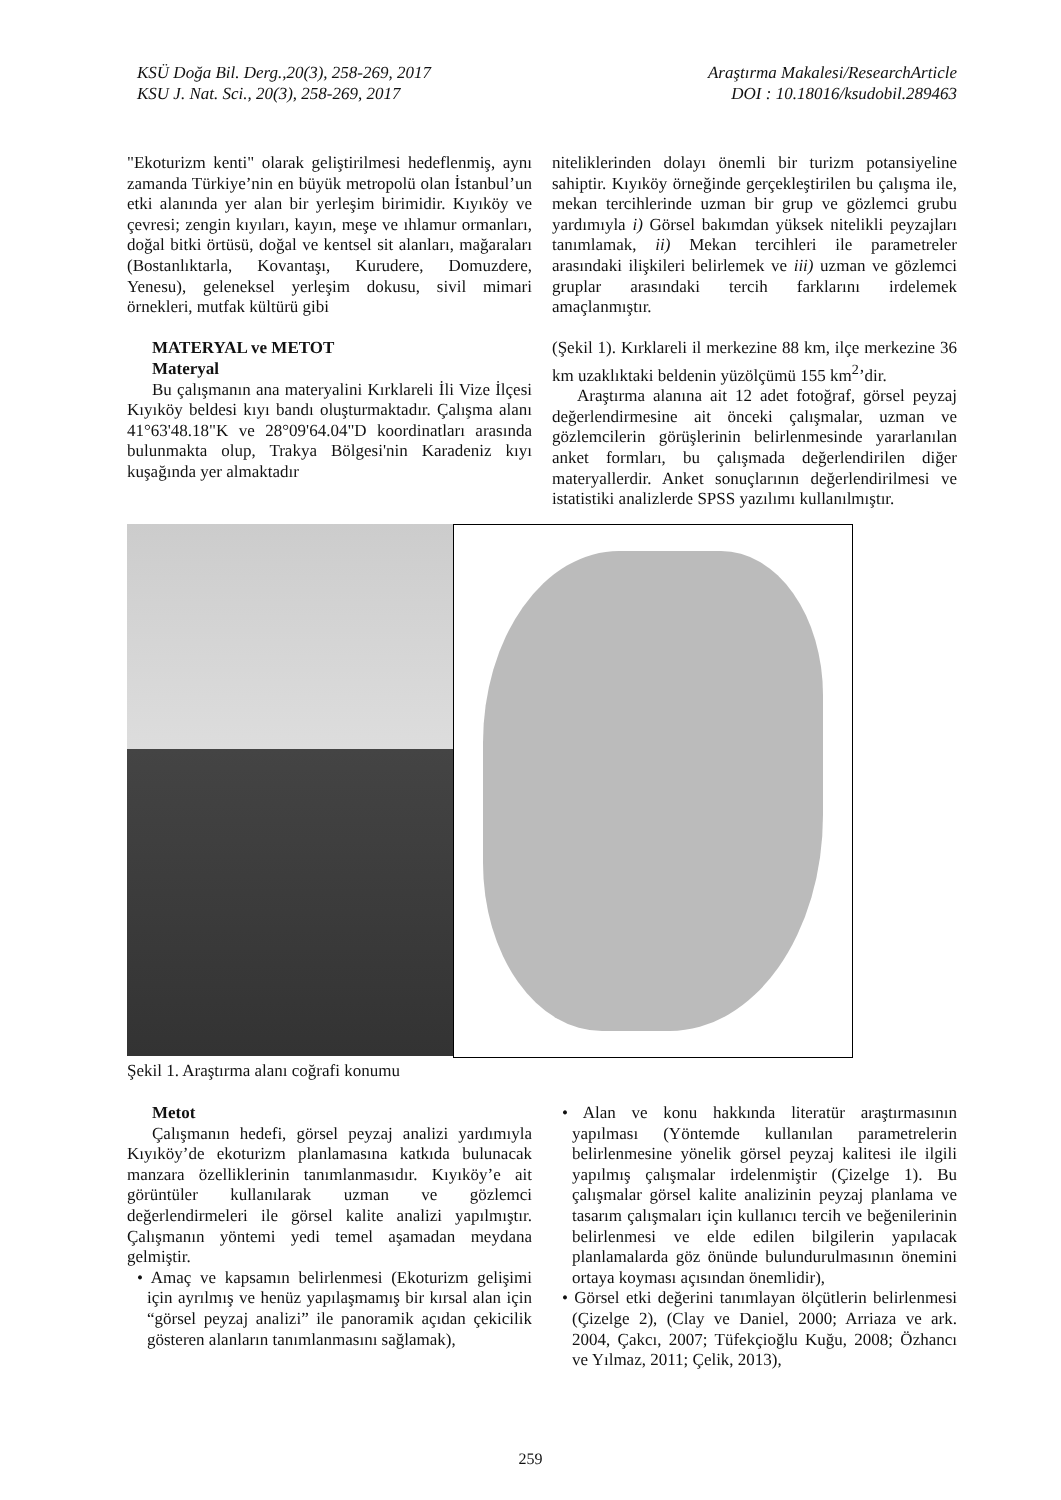KSÜ Doğa Bil. Derg.,20(3), 258-269, 2017
KSU J. Nat. Sci., 20(3), 258-269, 2017
Araştırma Makalesi/ResearchArticle
DOI : 10.18016/ksudobil.289463
"Ekoturizm kenti" olarak geliştirilmesi hedeflenmiş, aynı zamanda Türkiye’nin en büyük metropolü olan İstanbul’un etki alanında yer alan bir yerleşim birimidir. Kıyıköy ve çevresi; zengin kıyıları, kayın, meşe ve ıhlamur ormanları, doğal bitki örtüsü, doğal ve kentsel sit alanları, mağaraları (Bostanlıktarla, Kovantaşı, Kurudere, Domuzdere, Yenesu), geleneksel yerleşim dokusu, sivil mimari örnekleri, mutfak kültürü gibi
MATERYAL ve METOT
Materyal
Bu çalışmanın ana materyalini Kırklareli İli Vize İlçesi Kıyıköy beldesi kıyı bandı oluşturmaktadır. Çalışma alanı 41°63'48.18"K ve 28°09'64.04"D koordinatları arasında bulunmakta olup, Trakya Bölgesi'nin Karadeniz kıyı kuşağında yer almaktadır
niteliklerinden dolayı önemli bir turizm potansiyeline sahiptir. Kıyıköy örneğinde gerçekleştirilen bu çalışma ile, mekan tercihlerinde uzman bir grup ve gözlemci grubu yardımıyla i) Görsel bakımdan yüksek nitelikli peyzajları tanımlamak, ii) Mekan tercihleri ile parametreler arasındaki ilişkileri belirlemek ve iii) uzman ve gözlemci gruplar arasındaki tercih farklarını irdelemek amaçlanmıştır.
(Şekil 1). Kırklareli il merkezine 88 km, ilçe merkezine 36 km uzaklıktaki beldenin yüzölçümü 155 km<sup>2</sup>’dir.
Araştırma alanına ait 12 adet fotoğraf, görsel peyzaj değerlendirmesine ait önceki çalışmalar, uzman ve gözlemcilerin görüşlerinin belirlenmesinde yararlanılan anket formları, bu çalışmada değerlendirilen diğer materyallerdir. Anket sonuçlarının değerlendirilmesi ve istatistiki analizlerde SPSS yazılımı kullanılmıştır.
Şekil 1. Araştırma alanı coğrafi konumu
Metot
Çalışmanın hedefi, görsel peyzaj analizi yardımıyla Kıyıköy’de ekoturizm planlamasına katkıda bulunacak manzara özelliklerinin tanımlanmasıdır. Kıyıköy’e ait görüntüler kullanılarak uzman ve gözlemci değerlendirmeleri ile görsel kalite analizi yapılmıştır. Çalışmanın yöntemi yedi temel aşamadan meydana gelmiştir.
• Amaç ve kapsamın belirlenmesi (Ekoturizm gelişimi için ayrılmış ve henüz yapılaşmamış bir kırsal alan için “görsel peyzaj analizi” ile panoramik açıdan çekicilik gösteren alanların tanımlanmasını sağlamak),
• Alan ve konu hakkında literatür araştırmasının yapılması (Yöntemde kullanılan parametrelerin belirlenmesine yönelik görsel peyzaj kalitesi ile ilgili yapılmış çalışmalar irdelenmiştir (Çizelge 1). Bu çalışmalar görsel kalite analizinin peyzaj planlama ve tasarım çalışmaları için kullanıcı tercih ve beğenilerinin belirlenmesi ve elde edilen bilgilerin yapılacak planlamalarda göz önünde bulundurulmasının önemini ortaya koyması açısından önemlidir),
• Görsel etki değerini tanımlayan ölçütlerin belirlenmesi (Çizelge 2), (Clay ve Daniel, 2000; Arriaza ve ark. 2004, Çakcı, 2007; Tüfekçioğlu Kuğu, 2008; Özhancı ve Yılmaz, 2011; Çelik, 2013),
259